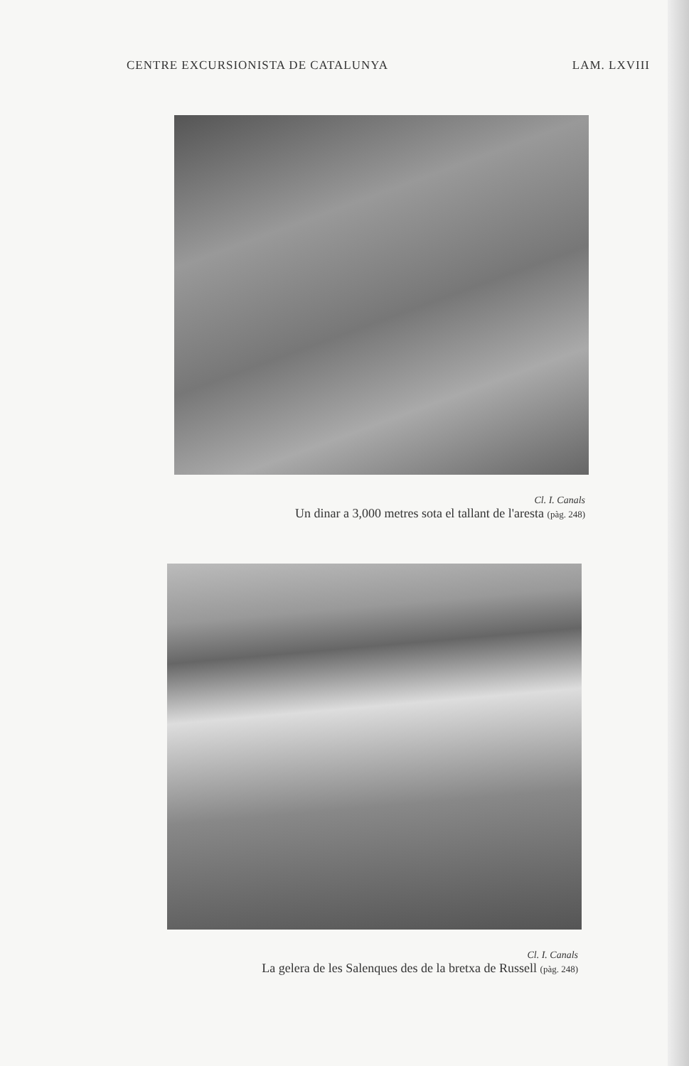CENTRE EXCURSIONISTA DE CATALUNYA LAM. LXVIII
Cl. I. Canals
Un dinar a 3,000 metres sota el tallant de l'aresta (pàg. 248)
Cl. I. Canals
La gelera de les Salenques des de la bretxa de Russell (pàg. 248)